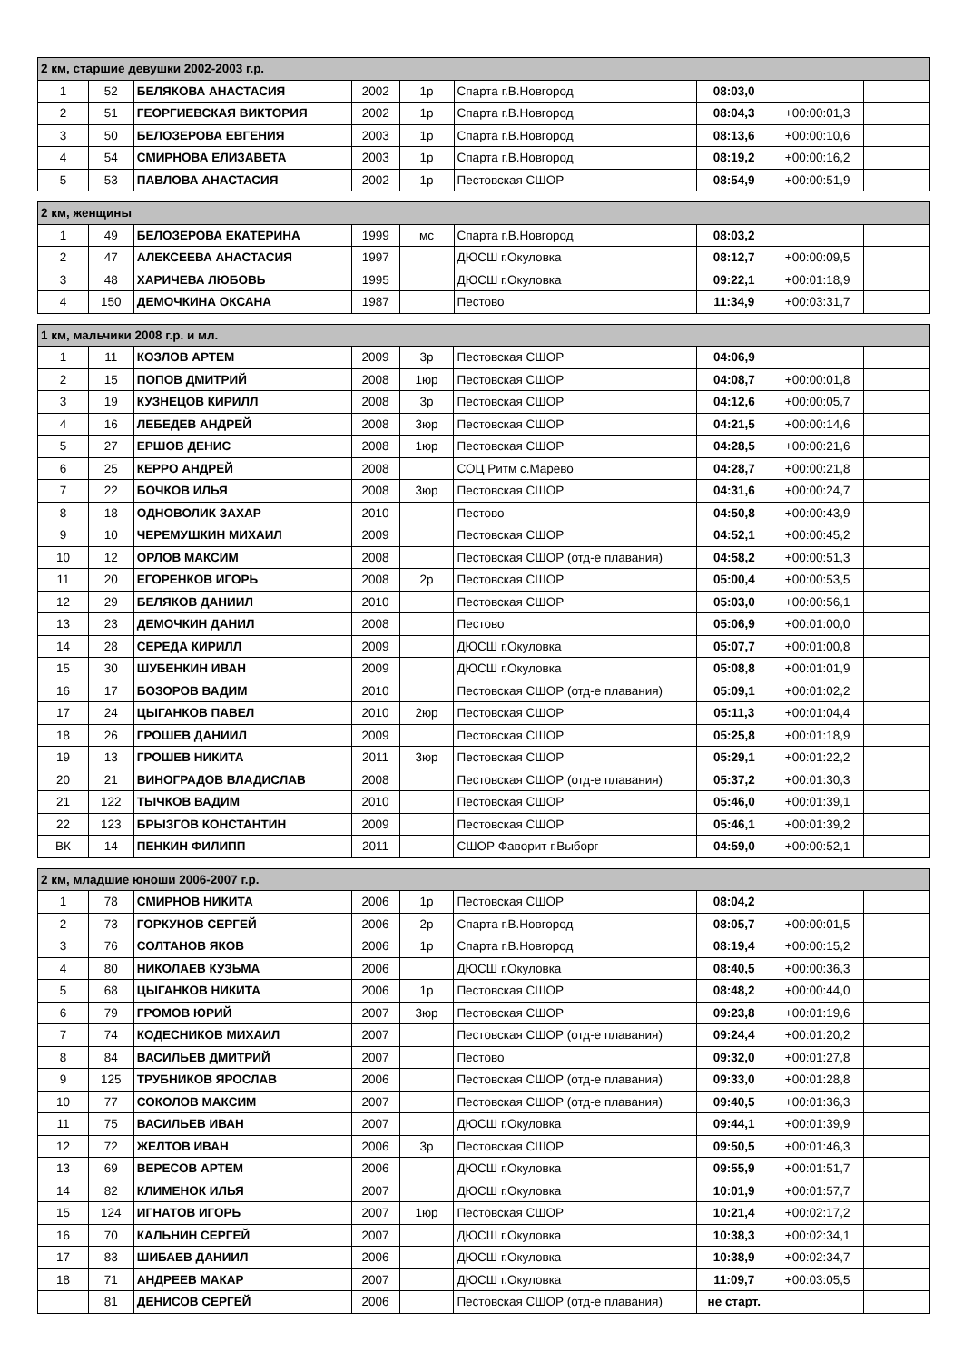| 2 км, старшие девушки 2002-2003 г.р. | | | | | | | | |
| 1 | 52 | БЕЛЯКОВА АНАСТАСИЯ | 2002 | 1р | Спарта г.В.Новгород | 08:03,0 | | |
| 2 | 51 | ГЕОРГИЕВСКАЯ ВИКТОРИЯ | 2002 | 1р | Спарта г.В.Новгород | 08:04,3 | +00:00:01,3 | |
| 3 | 50 | БЕЛОЗЕРОВА ЕВГЕНИЯ | 2003 | 1р | Спарта г.В.Новгород | 08:13,6 | +00:00:10,6 | |
| 4 | 54 | СМИРНОВА ЕЛИЗАВЕТА | 2003 | 1р | Спарта г.В.Новгород | 08:19,2 | +00:00:16,2 | |
| 5 | 53 | ПАВЛОВА АНАСТАСИЯ | 2002 | 1р | Пестовская СШОР | 08:54,9 | +00:00:51,9 | |
| 2 км, женщины | | | | | | | | |
| 1 | 49 | БЕЛОЗЕРОВА ЕКАТЕРИНА | 1999 | мс | Спарта г.В.Новгород | 08:03,2 | | |
| 2 | 47 | АЛЕКСЕЕВА АНАСТАСИЯ | 1997 | | ДЮСШ г.Окуловка | 08:12,7 | +00:00:09,5 | |
| 3 | 48 | ХАРИЧЕВА ЛЮБОВЬ | 1995 | | ДЮСШ г.Окуловка | 09:22,1 | +00:01:18,9 | |
| 4 | 150 | ДЕМОЧКИНА ОКСАНА | 1987 | | Пестово | 11:34,9 | +00:03:31,7 | |
| 1 км, мальчики 2008 г.р. и мл. | | | | | | | | |
| 1 | 11 | КОЗЛОВ АРТЕМ | 2009 | 3р | Пестовская СШОР | 04:06,9 | | |
| 2 | 15 | ПОПОВ ДМИТРИЙ | 2008 | 1юр | Пестовская СШОР | 04:08,7 | +00:00:01,8 | |
| 3 | 19 | КУЗНЕЦОВ КИРИЛЛ | 2008 | 3р | Пестовская СШОР | 04:12,6 | +00:00:05,7 | |
| 4 | 16 | ЛЕБЕДЕВ АНДРЕЙ | 2008 | 3юр | Пестовская СШОР | 04:21,5 | +00:00:14,6 | |
| 5 | 27 | ЕРШОВ ДЕНИС | 2008 | 1юр | Пестовская СШОР | 04:28,5 | +00:00:21,6 | |
| 6 | 25 | КЕРРО АНДРЕЙ | 2008 | | СОЦ Ритм с.Марево | 04:28,7 | +00:00:21,8 | |
| 7 | 22 | БОЧКОВ ИЛЬЯ | 2008 | 3юр | Пестовская СШОР | 04:31,6 | +00:00:24,7 | |
| 8 | 18 | ОДНОВОЛИК ЗАХАР | 2010 | | Пестово | 04:50,8 | +00:00:43,9 | |
| 9 | 10 | ЧЕРЕМУШКИН МИХАИЛ | 2009 | | Пестовская СШОР | 04:52,1 | +00:00:45,2 | |
| 10 | 12 | ОРЛОВ МАКСИМ | 2008 | | Пестовская СШОР (отд-е плавания) | 04:58,2 | +00:00:51,3 | |
| 11 | 20 | ЕГОРЕНКОВ ИГОРЬ | 2008 | 2р | Пестовская СШОР | 05:00,4 | +00:00:53,5 | |
| 12 | 29 | БЕЛЯКОВ ДАНИИЛ | 2010 | | Пестовская СШОР | 05:03,0 | +00:00:56,1 | |
| 13 | 23 | ДЕМОЧКИН ДАНИЛ | 2008 | | Пестово | 05:06,9 | +00:01:00,0 | |
| 14 | 28 | СЕРЕДА КИРИЛЛ | 2009 | | ДЮСШ г.Окуловка | 05:07,7 | +00:01:00,8 | |
| 15 | 30 | ШУБЕНКИН ИВАН | 2009 | | ДЮСШ г.Окуловка | 05:08,8 | +00:01:01,9 | |
| 16 | 17 | БОЗОРОВ ВАДИМ | 2010 | | Пестовская СШОР (отд-е плавания) | 05:09,1 | +00:01:02,2 | |
| 17 | 24 | ЦЫГАНКОВ ПАВЕЛ | 2010 | 2юр | Пестовская СШОР | 05:11,3 | +00:01:04,4 | |
| 18 | 26 | ГРОШЕВ ДАНИИЛ | 2009 | | Пестовская СШОР | 05:25,8 | +00:01:18,9 | |
| 19 | 13 | ГРОШЕВ НИКИТА | 2011 | 3юр | Пестовская СШОР | 05:29,1 | +00:01:22,2 | |
| 20 | 21 | ВИНОГРАДОВ ВЛАДИСЛАВ | 2008 | | Пестовская СШОР (отд-е плавания) | 05:37,2 | +00:01:30,3 | |
| 21 | 122 | ТЫЧКОВ ВАДИМ | 2010 | | Пестовская СШОР | 05:46,0 | +00:01:39,1 | |
| 22 | 123 | БРЫЗГОВ КОНСТАНТИН | 2009 | | Пестовская СШОР | 05:46,1 | +00:01:39,2 | |
| ВК | 14 | ПЕНКИН ФИЛИПП | 2011 | | СШОР Фаворит г.Выборг | 04:59,0 | +00:00:52,1 | |
| 2 км, младшие юноши 2006-2007 г.р. | | | | | | | | |
| 1 | 78 | СМИРНОВ НИКИТА | 2006 | 1р | Пестовская СШОР | 08:04,2 | | |
| 2 | 73 | ГОРКУНОВ СЕРГЕЙ | 2006 | 2р | Спарта г.В.Новгород | 08:05,7 | +00:00:01,5 | |
| 3 | 76 | СОЛТАНОВ ЯКОВ | 2006 | 1р | Спарта г.В.Новгород | 08:19,4 | +00:00:15,2 | |
| 4 | 80 | НИКОЛАЕВ КУЗЬМА | 2006 | | ДЮСШ г.Окуловка | 08:40,5 | +00:00:36,3 | |
| 5 | 68 | ЦЫГАНКОВ НИКИТА | 2006 | 1р | Пестовская СШОР | 08:48,2 | +00:00:44,0 | |
| 6 | 79 | ГРОМОВ ЮРИЙ | 2007 | 3юр | Пестовская СШОР | 09:23,8 | +00:01:19,6 | |
| 7 | 74 | КОДЕСНИКОВ МИХАИЛ | 2007 | | Пестовская СШОР (отд-е плавания) | 09:24,4 | +00:01:20,2 | |
| 8 | 84 | ВАСИЛЬЕВ ДМИТРИЙ | 2007 | | Пестово | 09:32,0 | +00:01:27,8 | |
| 9 | 125 | ТРУБНИКОВ ЯРОСЛАВ | 2006 | | Пестовская СШОР (отд-е плавания) | 09:33,0 | +00:01:28,8 | |
| 10 | 77 | СОКОЛОВ МАКСИМ | 2007 | | Пестовская СШОР (отд-е плавания) | 09:40,5 | +00:01:36,3 | |
| 11 | 75 | ВАСИЛЬЕВ ИВАН | 2007 | | ДЮСШ г.Окуловка | 09:44,1 | +00:01:39,9 | |
| 12 | 72 | ЖЕЛТОВ ИВАН | 2006 | 3р | Пестовская СШОР | 09:50,5 | +00:01:46,3 | |
| 13 | 69 | ВЕРЕСОВ АРТЕМ | 2006 | | ДЮСШ г.Окуловка | 09:55,9 | +00:01:51,7 | |
| 14 | 82 | КЛИМЕНОК ИЛЬЯ | 2007 | | ДЮСШ г.Окуловка | 10:01,9 | +00:01:57,7 | |
| 15 | 124 | ИГНАТОВ ИГОРЬ | 2007 | 1юр | Пестовская СШОР | 10:21,4 | +00:02:17,2 | |
| 16 | 70 | КАЛЬНИН СЕРГЕЙ | 2007 | | ДЮСШ г.Окуловка | 10:38,3 | +00:02:34,1 | |
| 17 | 83 | ШИБАЕВ ДАНИИЛ | 2006 | | ДЮСШ г.Окуловка | 10:38,9 | +00:02:34,7 | |
| 18 | 71 | АНДРЕЕВ МАКАР | 2007 | | ДЮСШ г.Окуловка | 11:09,7 | +00:03:05,5 | |
| | 81 | ДЕНИСОВ СЕРГЕЙ | 2006 | | Пестовская СШОР (отд-е плавания) | не старт. | | |